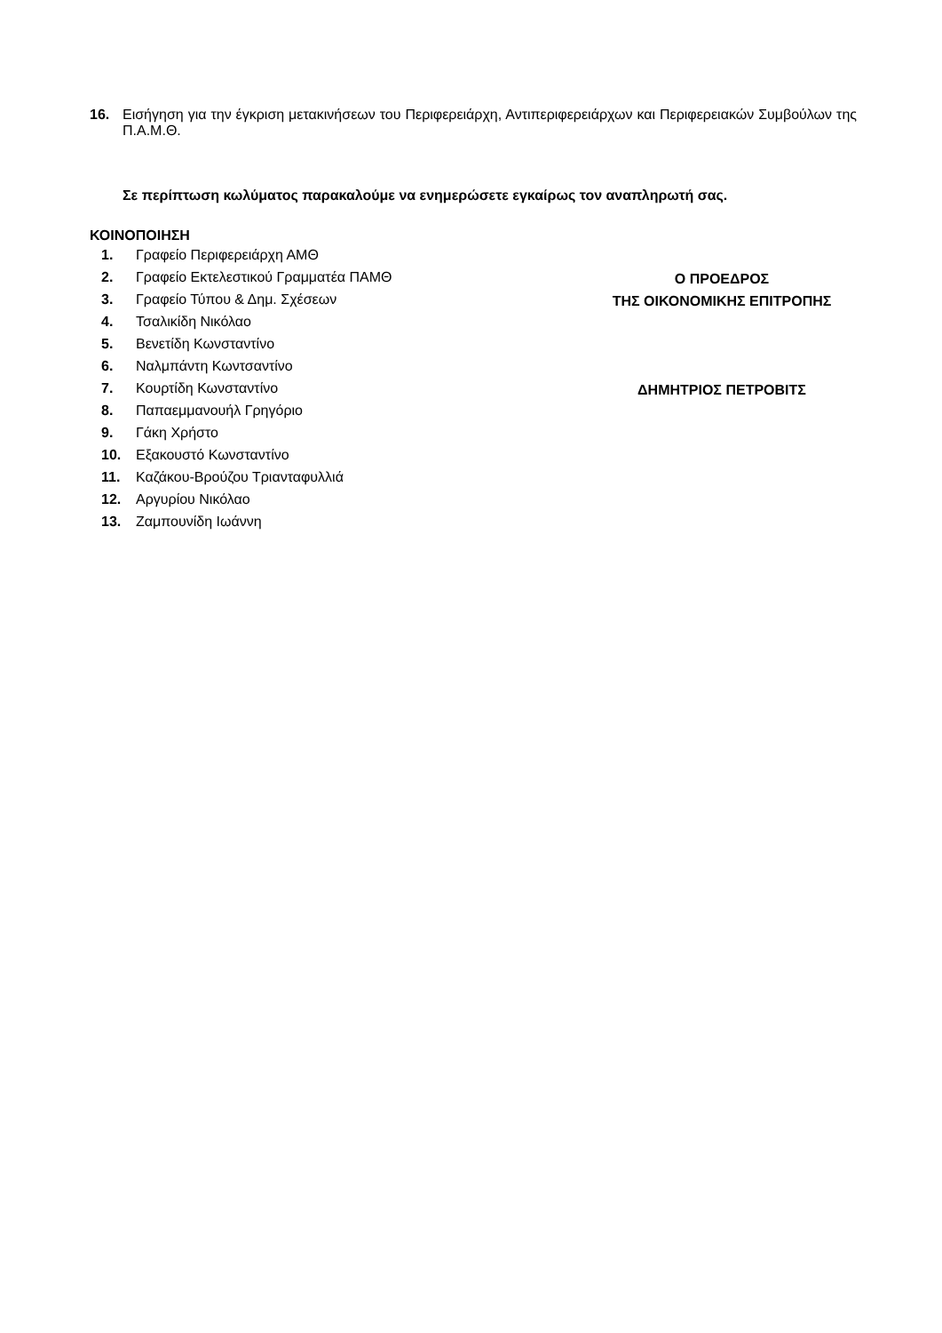16. Εισήγηση για την έγκριση μετακινήσεων του Περιφερειάρχη, Αντιπεριφερειάρχων και Περιφερειακών Συμβούλων της Π.Α.Μ.Θ.
Σε περίπτωση κωλύματος παρακαλούμε να ενημερώσετε εγκαίρως τον αναπληρωτή σας.
ΚΟΙΝΟΠΟΙΗΣΗ
1. Γραφείο Περιφερειάρχη ΑΜΘ
2. Γραφείο Εκτελεστικού Γραμματέα ΠΑΜΘ
3. Γραφείο Τύπου & Δημ. Σχέσεων
4. Τσαλικίδη Νικόλαο
5. Βενετίδη Κωνσταντίνο
6. Ναλμπάντη Κωντσαντίνο
7. Κουρτίδη Κωνσταντίνο
8. Παπαεμμανουήλ Γρηγόριο
9. Γάκη Χρήστο
10. Εξακουστό Κωνσταντίνο
11. Καζάκου-Βρούζου Τριανταφυλλιά
12. Αργυρίου Νικόλαο
13. Ζαμπουνίδη Ιωάννη
Ο ΠΡΟΕΔΡΟΣ
ΤΗΣ ΟΙΚΟΝΟΜΙΚΗΣ ΕΠΙΤΡΟΠΗΣ
ΔΗΜΗΤΡΙΟΣ ΠΕΤΡΟΒΙΤΣ